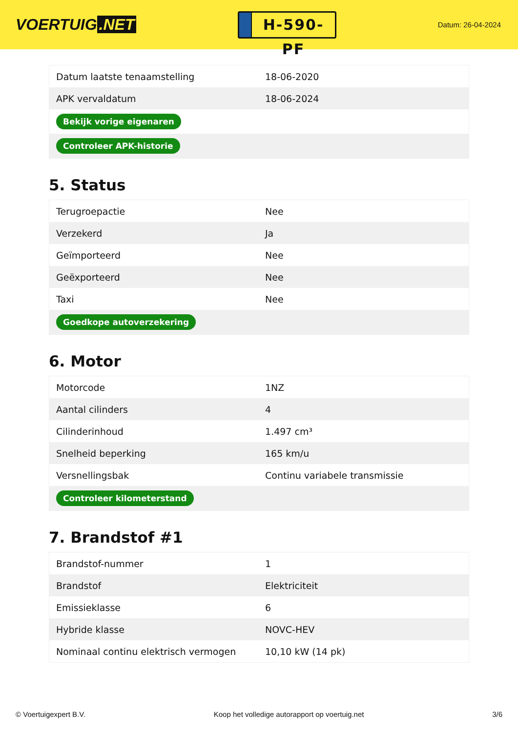VOERTUIG.NET
H-590-PF
Datum: 26-04-2024
| Datum laatste tenaamstelling | 18-06-2020 |
| APK vervaldatum | 18-06-2024 |
| Bekijk vorige eigenaren | |
| Controleer APK-historie | |
5. Status
| Terugroepactie | Nee |
| Verzekerd | Ja |
| Geïmporteerd | Nee |
| Geëxporteerd | Nee |
| Taxi | Nee |
| Goedkope autoverzekering | |
6. Motor
| Motorcode | 1NZ |
| Aantal cilinders | 4 |
| Cilinderinhoud | 1.497 cm³ |
| Snelheid beperking | 165 km/u |
| Versnellingsbak | Continu variabele transmissie |
| Controleer kilometerstand | |
7. Brandstof #1
| Brandstof-nummer | 1 |
| Brandstof | Elektriciteit |
| Emissieklasse | 6 |
| Hybride klasse | NOVC-HEV |
| Nominaal continu elektrisch vermogen | 10,10 kW (14 pk) |
© Voertuigexpert B.V. Koop het volledige autorapport op voertuig.net 3/6